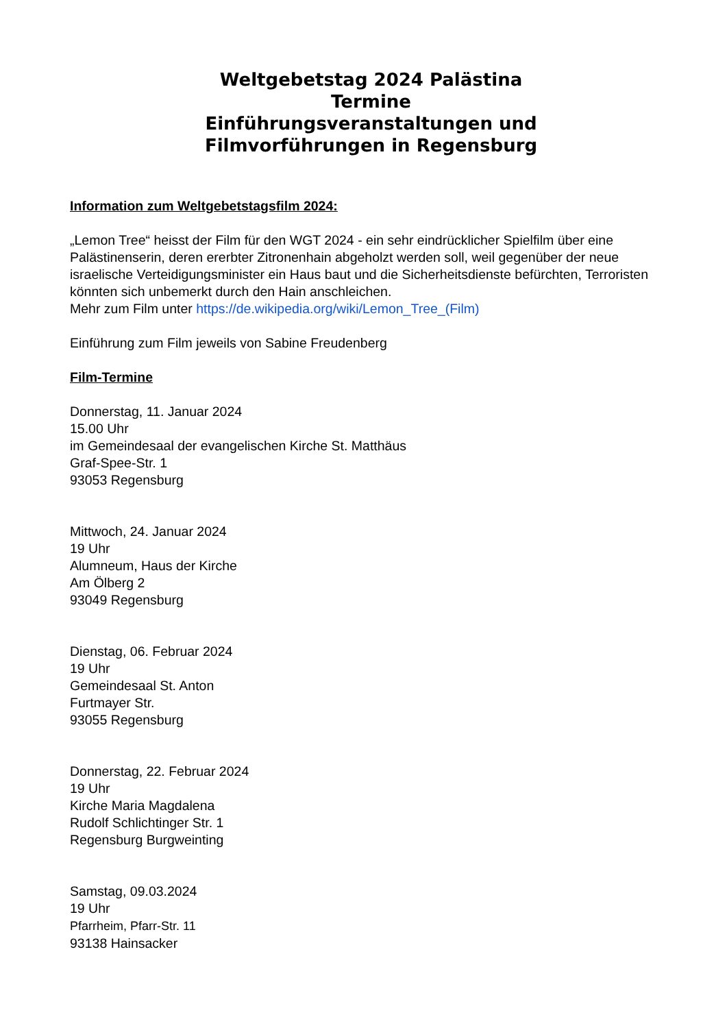Weltgebetstag 2024 Palästina
Termine
Einführungsveranstaltungen und
Filmvorführungen in Regensburg
Information zum Weltgebetstagsfilm 2024:
„Lemon Tree“ heisst der Film für den WGT 2024 - ein sehr eindrücklicher Spielfilm über eine Palästinenserin, deren ererbter Zitronenhain abgeholzt werden soll, weil gegenüber der neue israelische Verteidigungsminister ein Haus baut und die Sicherheitsdienste befürchten, Terroristen könnten sich unbemerkt durch den Hain anschleichen.
Mehr zum Film unter https://de.wikipedia.org/wiki/Lemon_Tree_(Film)
Einführung zum Film jeweils von Sabine Freudenberg
Film-Termine
Donnerstag, 11. Januar 2024
15.00 Uhr
im Gemeindesaal der evangelischen Kirche St. Matthäus
Graf-Spee-Str. 1
93053 Regensburg
Mittwoch, 24. Januar 2024
19 Uhr
Alumneum, Haus der Kirche
Am Ölberg 2
93049 Regensburg
Dienstag, 06. Februar 2024
19 Uhr
Gemeindesaal St. Anton
Furtmayer Str.
93055 Regensburg
Donnerstag, 22. Februar 2024
19 Uhr
Kirche Maria Magdalena
Rudolf Schlichtinger Str. 1
Regensburg Burgweinting
Samstag, 09.03.2024
19 Uhr
Pfarrheim, Pfarr-Str. 11
93138 Hainsacker